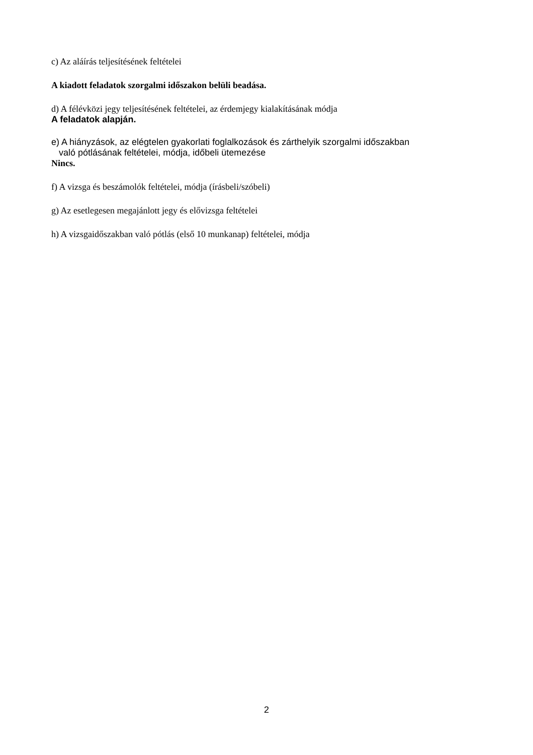c) Az aláírás teljesítésének feltételei
A kiadott feladatok szorgalmi időszakon belüli beadása.
d) A félévközi jegy teljesítésének feltételei, az érdemjegy kialakításának módja
A feladatok alapján.
e) A hiányzások, az elégtelen gyakorlati foglalkozások és zárthelyik szorgalmi időszakban
való pótlásának feltételei, módja, időbeli ütemezése
Nincs.
f) A vizsga és beszámolók feltételei, módja (írásbeli/szóbeli)
g) Az esetlegesen megajánlott jegy és elővizsga feltételei
h) A vizsgaidőszakban való pótlás (első 10 munkanap) feltételei, módja
2